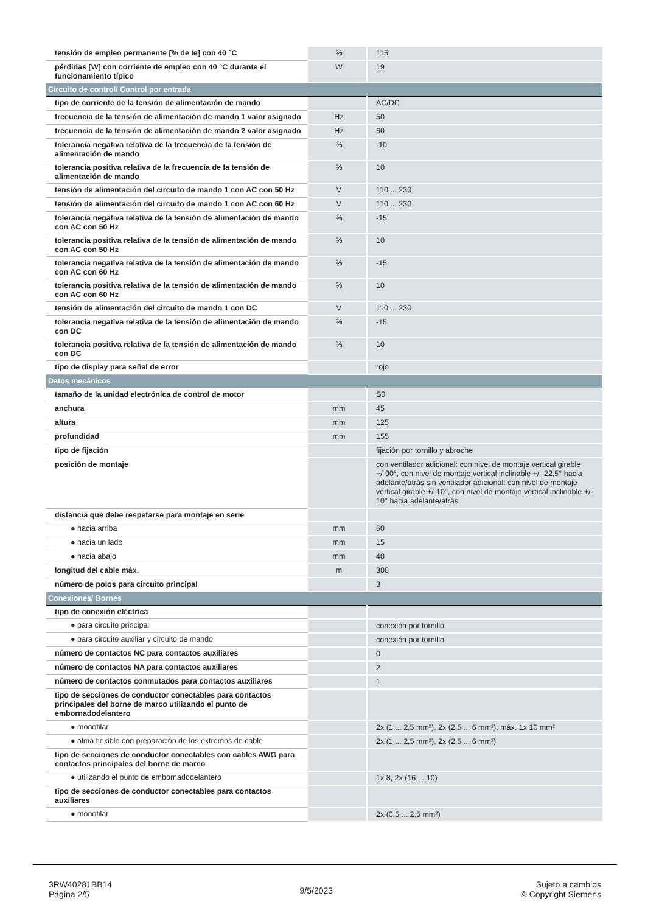| tensión de empleo permanente [% de Ie] con 40 °C | % | 115 |
| pérdidas [W] con corriente de empleo con 40 °C durante el funcionamiento típico | W | 19 |
| Circuito de control/ Control por entrada | | |
| tipo de corriente de la tensión de alimentación de mando | | AC/DC |
| frecuencia de la tensión de alimentación de mando 1 valor asignado | Hz | 50 |
| frecuencia de la tensión de alimentación de mando 2 valor asignado | Hz | 60 |
| tolerancia negativa relativa de la frecuencia de la tensión de alimentación de mando | % | -10 |
| tolerancia positiva relativa de la frecuencia de la tensión de alimentación de mando | % | 10 |
| tensión de alimentación del circuito de mando 1 con AC con 50 Hz | V | 110 ... 230 |
| tensión de alimentación del circuito de mando 1 con AC con 60 Hz | V | 110 ... 230 |
| tolerancia negativa relativa de la tensión de alimentación de mando con AC con 50 Hz | % | -15 |
| tolerancia positiva relativa de la tensión de alimentación de mando con AC con 50 Hz | % | 10 |
| tolerancia negativa relativa de la tensión de alimentación de mando con AC con 60 Hz | % | -15 |
| tolerancia positiva relativa de la tensión de alimentación de mando con AC con 60 Hz | % | 10 |
| tensión de alimentación del circuito de mando 1 con DC | V | 110 ... 230 |
| tolerancia negativa relativa de la tensión de alimentación de mando con DC | % | -15 |
| tolerancia positiva relativa de la tensión de alimentación de mando con DC | % | 10 |
| tipo de display para señal de error | | rojo |
| Datos mecánicos | | |
| tamaño de la unidad electrónica de control de motor | | S0 |
| anchura | mm | 45 |
| altura | mm | 125 |
| profundidad | mm | 155 |
| tipo de fijación | | fijación por tornillo y abroche |
| posición de montaje | | con ventilador adicional: con nivel de montaje vertical girable +/-90°, con nivel de montaje vertical inclinable +/- 22,5° hacia adelante/atrás sin ventilador adicional: con nivel de montaje vertical girable +/-10°, con nivel de montaje vertical inclinable +/- 10° hacia adelante/atrás |
| distancia que debe respetarse para montaje en serie | | |
| ● hacia arriba | mm | 60 |
| ● hacia un lado | mm | 15 |
| ● hacia abajo | mm | 40 |
| longitud del cable máx. | m | 300 |
| número de polos para circuito principal | | 3 |
| Conexiones/ Bornes | | |
| tipo de conexión eléctrica | | |
| ● para circuito principal | | conexión por tornillo |
| ● para circuito auxiliar y circuito de mando | | conexión por tornillo |
| número de contactos NC para contactos auxiliares | | 0 |
| número de contactos NA para contactos auxiliares | | 2 |
| número de contactos conmutados para contactos auxiliares | | 1 |
| tipo de secciones de conductor conectables para contactos principales del borne de marco utilizando el punto de embornadodelantero | | |
| ● monofilar | | 2x (1 ... 2,5 mm²), 2x (2,5 ... 6 mm²), máx. 1x 10 mm² |
| ● alma flexible con preparación de los extremos de cable | | 2x (1 ... 2,5 mm²), 2x (2,5 ... 6 mm²) |
| tipo de secciones de conductor conectables con cables AWG para contactos principales del borne de marco | | |
| ● utilizando el punto de embornadodelantero | | 1x 8, 2x (16 ... 10) |
| tipo de secciones de conductor conectables para contactos auxiliares | | |
| ● monofilar | | 2x (0,5 ... 2,5 mm²) |
3RW40281BB14
Página 2/5
9/5/2023
Sujeto a cambios
© Copyright Siemens